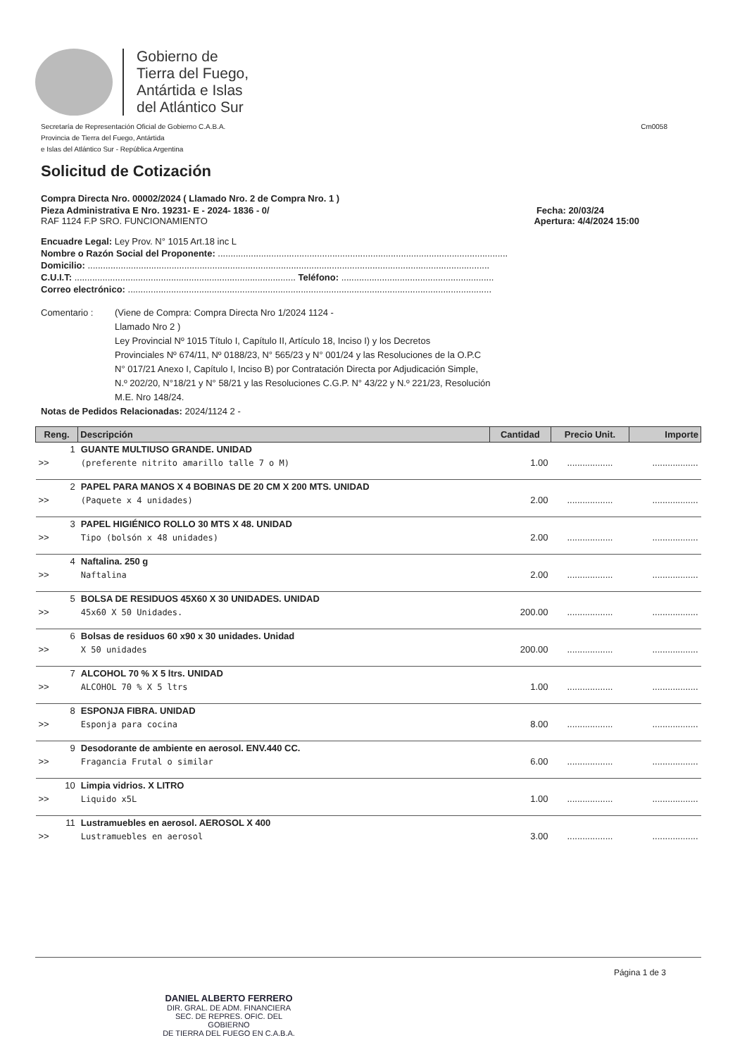Gobierno de
Tierra del Fuego,
Antártida e Islas
del Atlántico Sur
Secretaría de Representación Oficial de Gobierno C.A.B.A.
Provincia de Tierra del Fuego, Antártida
e Islas del Atlántico Sur - República Argentina
Cm0058
Solicitud de Cotización
Compra Directa Nro. 00002/2024 ( Llamado Nro. 2 de Compra Nro. 1 )
Pieza Administrativa E Nro. 19231- E - 2024- 1836 - 0/ Fecha: 20/03/24
RAF 1124 F.P SRO. FUNCIONAMIENTO Apertura: 4/4/2024 15:00
Encuadre Legal: Ley Prov. N° 1015 Art.18 inc L
Nombre o Razón Social del Proponente: ..................................................................................................................
Domicilio: ..............................................................................................................................................................
C.U.I.T: ....................................................................................... Teléfono: ............................................................
Correo electrónico: ...............................................................................................................................................
Comentario : (Viene de Compra: Compra Directa Nro 1/2024 1124 -
Llamado Nro 2 )
Ley Provincial Nº 1015 Título I, Capítulo II, Artículo 18, Inciso I) y los Decretos
Provinciales Nº 674/11, Nº 0188/23, N° 565/23 y N° 001/24 y las Resoluciones de la O.P.C
N° 017/21 Anexo I, Capítulo I, Inciso B) por Contratación Directa por Adjudicación Simple,
N.º 202/20, N°18/21 y N° 58/21 y las Resoluciones C.G.P. N° 43/22 y N.º 221/23, Resolución
M.E. Nro 148/24.
Notas de Pedidos Relacionadas: 2024/1124 2 -
| Reng. | Descripción | Cantidad | Precio Unit. | Importe |
| --- | --- | --- | --- | --- |
| 1 | GUANTE MULTIUSO GRANDE. UNIDAD | | | |
| >> | (preferente nitrito amarillo talle 7 o M) | 1.00 | .................. | .................. |
| 2 | PAPEL PARA MANOS X 4 BOBINAS DE 20 CM X 200 MTS. UNIDAD | | | |
| >> | (Paquete x 4 unidades) | 2.00 | .................. | .................. |
| 3 | PAPEL HIGIÉNICO ROLLO 30 MTS X 48. UNIDAD | | | |
| >> | Tipo (bolsón x 48 unidades) | 2.00 | .................. | .................. |
| 4 | Naftalina. 250 g | | | |
| >> | Naftalina | 2.00 | .................. | .................. |
| 5 | BOLSA DE RESIDUOS 45X60 X 30 UNIDADES. UNIDAD | | | |
| >> | 45x60 X 50 Unidades. | 200.00 | .................. | .................. |
| 6 | Bolsas de residuos 60 x90 x 30 unidades. Unidad | | | |
| >> | X 50 unidades | 200.00 | .................. | .................. |
| 7 | ALCOHOL 70 % X 5 ltrs. UNIDAD | | | |
| >> | ALCOHOL 70 % X 5 ltrs | 1.00 | .................. | .................. |
| 8 | ESPONJA FIBRA. UNIDAD | | | |
| >> | Esponja para cocina | 8.00 | .................. | .................. |
| 9 | Desodorante de ambiente en aerosol. ENV.440 CC. | | | |
| >> | Fragancia Frutal o similar | 6.00 | .................. | .................. |
| 10 | Limpia vidrios. X LITRO | | | |
| >> | Liquido x5L | 1.00 | .................. | .................. |
| 11 | Lustramuebles en aerosol. AEROSOL X 400 | | | |
| >> | Lustramuebles en aerosol | 3.00 | .................. | .................. |
DANIEL ALBERTO FERRERO
DIR. GRAL. DE ADM. FINANCIERA
SEC. DE REPRES. OFIC. DEL GOBIERNO
DE TIERRA DEL FUEGO EN C.A.B.A.
Página 1 de 3